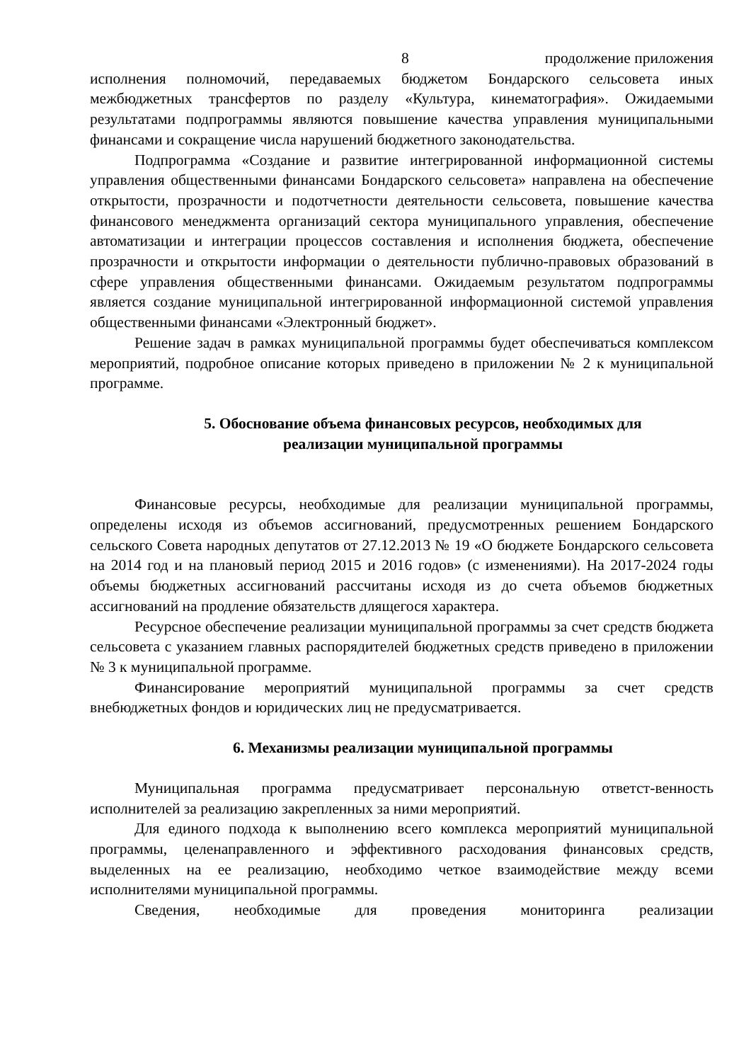8 продолжение приложения
исполнения полномочий, передаваемых бюджетом Бондарского сельсовета иных межбюджетных трансфертов по разделу «Культура, кинематография». Ожидаемыми результатами подпрограммы являются повышение качества управления муниципальными финансами и сокращение числа нарушений бюджетного законодательства.
Подпрограмма «Создание и развитие интегрированной информационной системы управления общественными финансами Бондарского сельсовета» направлена на обеспечение открытости, прозрачности и подотчетности деятельности сельсовета, повышение качества финансового менеджмента организаций сектора муниципального управления, обеспечение автоматизации и интеграции процессов составления и исполнения бюджета, обеспечение прозрачности и открытости информации о деятельности публично-правовых образований в сфере управления общественными финансами. Ожидаемым результатом подпрограммы является создание муниципальной интегрированной информационной системой управления общественными финансами «Электронный бюджет».
Решение задач в рамках муниципальной программы будет обеспечиваться комплексом мероприятий, подробное описание которых приведено в приложении № 2 к муниципальной программе.
5. Обоснование объема финансовых ресурсов, необходимых для
реализации муниципальной программы
Финансовые ресурсы, необходимые для реализации муниципальной программы, определены исходя из объемов ассигнований, предусмотренных решением Бондарского сельского Совета народных депутатов от 27.12.2013 № 19 «О бюджете Бондарского сельсовета на 2014 год и на плановый период 2015 и 2016 годов» (с изменениями). На 2017-2024 годы объемы бюджетных ассигнований рассчитаны исходя из до счета объемов бюджетных ассигнований на продление обязательств длящегося характера.
Ресурсное обеспечение реализации муниципальной программы за счет средств бюджета сельсовета с указанием главных распорядителей бюджетных средств приведено в приложении № 3 к муниципальной программе.
Финансирование мероприятий муниципальной программы за счет средств внебюджетных фондов и юридических лиц не предусматривается.
6. Механизмы реализации муниципальной программы
Муниципальная программа предусматривает персональную ответст-венность исполнителей за реализацию закрепленных за ними мероприятий.
Для единого подхода к выполнению всего комплекса мероприятий муниципальной программы, целенаправленного и эффективного расходования финансовых средств, выделенных на ее реализацию, необходимо четкое взаимодействие между всеми исполнителями муниципальной программы.
Сведения, необходимые для проведения мониторинга реализации